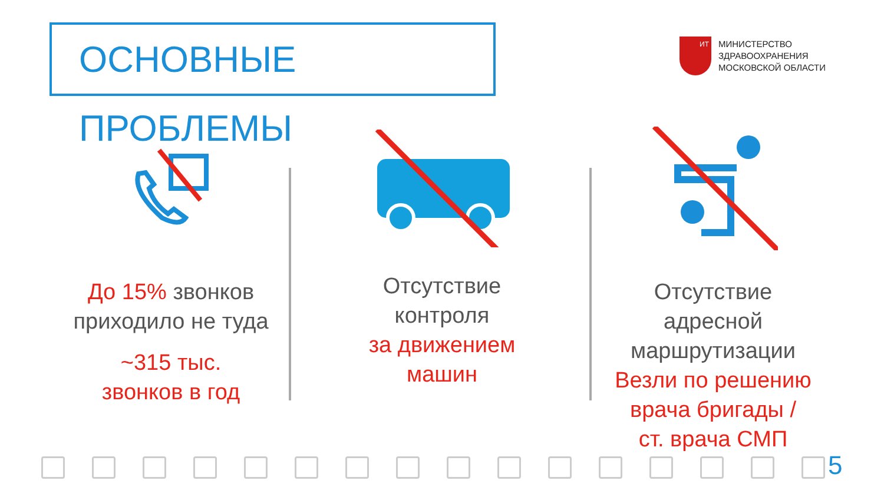ОСНОВНЫЕ ПРОБЛЕМЫ
ИТ
МИНИСТЕРСТВО
ЗДРАВООХРАНЕНИЯ
МОСКОВСКОЙ ОБЛАСТИ
До 15% звонков приходило не туда
~315 тыс.
звонков в год
Отсутствие
контроля
за движением
машин
Отсутствие
адресной
маршрутизации
Везли по решению
врача бригады /
ст. врача СМП
5